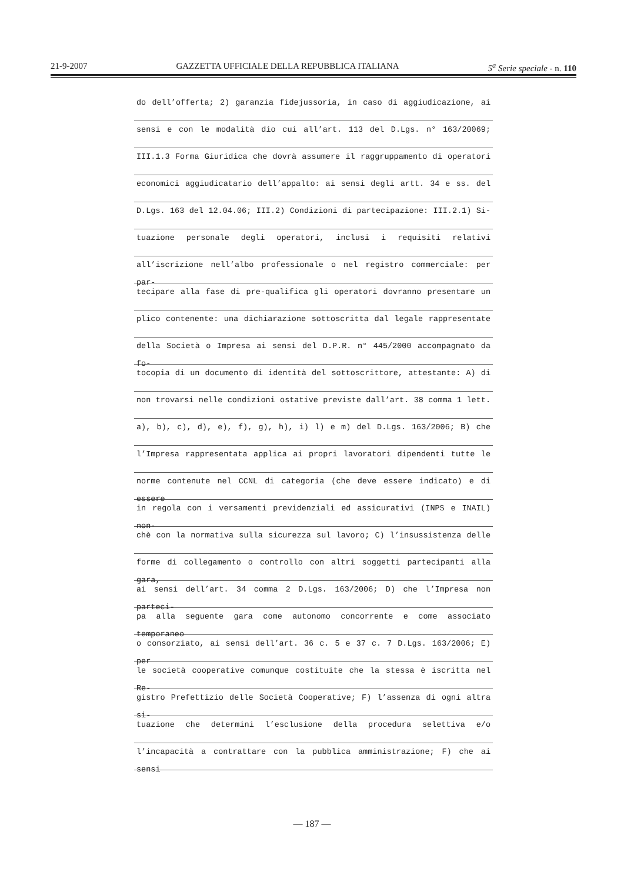21-9-2007 GAZZETTA UFFICIALE DELLA REPUBBLICA ITALIANA 5<sup>a</sup> Serie speciale - n. 110
do dell’offerta; 2) garanzia fidejussoria, in caso di aggiudicazione, ai
sensi e con le modalità dio cui all’art. 113 del D.Lgs. n° 163/20069;
III.1.3 Forma Giuridica che dovrà assumere il raggruppamento di operatori
economici aggiudicatario dell’appalto: ai sensi degli artt. 34 e ss. del
D.Lgs. 163 del 12.04.06; III.2) Condizioni di partecipazione: III.2.1) Si-
tuazione personale degli operatori, inclusi i requisiti relativi
all’iscrizione nell’albo professionale o nel registro commerciale: per par-
tecipare alla fase di pre-qualifica gli operatori dovranno presentare un
plico contenente: una dichiarazione sottoscritta dal legale rappresentate
della Società o Impresa ai sensi del D.P.R. n° 445/2000 accompagnato da fo-
tocopia di un documento di identità del sottoscrittore, attestante: A) di
non trovarsi nelle condizioni ostative previste dall’art. 38 comma 1 lett.
a), b), c), d), e), f), g), h), i) l) e m) del D.Lgs. 163/2006; B) che
l’Impresa rappresentata applica ai propri lavoratori dipendenti tutte le
norme contenute nel CCNL di categoria (che deve essere indicato) e di essere
in regola con i versamenti previdenziali ed assicurativi (INPS e INAIL) non-
chè con la normativa sulla sicurezza sul lavoro; C) l’insussistenza delle
forme di collegamento o controllo con altri soggetti partecipanti alla gara,
ai sensi dell’art. 34 comma 2 D.Lgs. 163/2006; D) che l’Impresa non parteci-
pa alla seguente gara come autonomo concorrente e come associato temporaneo
o consorziato, ai sensi dell’art. 36 c. 5 e 37 c. 7 D.Lgs. 163/2006; E) per
le società cooperative comunque costituite che la stessa è iscritta nel Re-
gistro Prefettizio delle Società Cooperative; F) l’assenza di ogni altra si-
tuazione che determini l’esclusione della procedura selettiva e/o
l’incapacità a contrattare con la pubblica amministrazione; F) che ai sensi
— 187 —